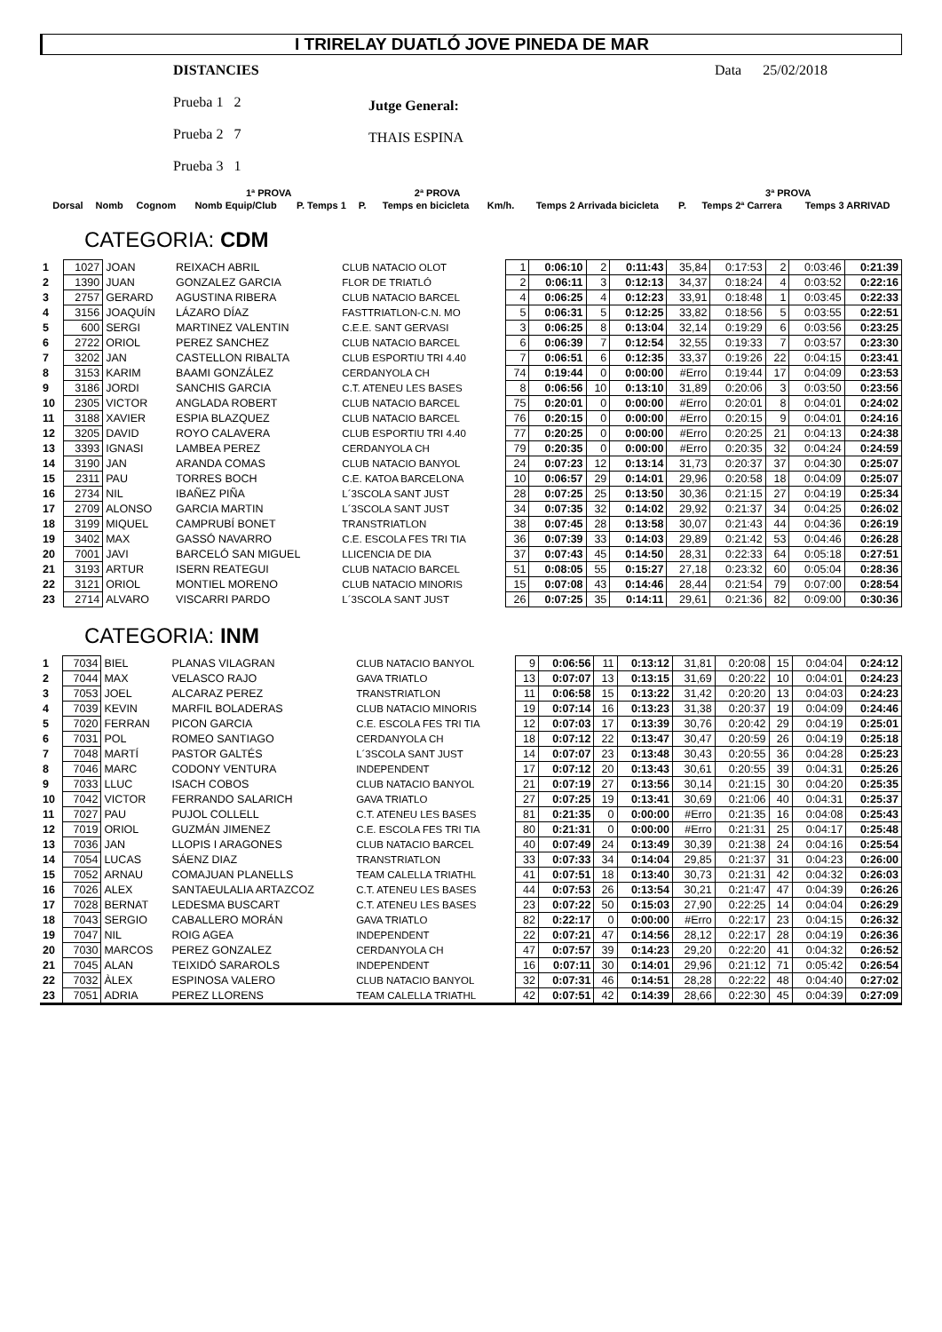I TRIRELAY DUATLÓ JOVE PINEDA DE MAR
DISTANCIES
Prueba 1 2
Prueba 2 7
Prueba 3 1
Jutge General:
THAIS ESPINA
Data 25/02/2018
| | | | | 1ª PROVA | | 2ª PROVA | | | | 3ª PROVA | | |
| --- | --- | --- | --- | --- | --- | --- | --- | --- | --- | --- | --- | --- |
| | Dorsal | Nomb | Cognom | Nomb Equip/Club | P. Temps 1 | P. | Temps en bicicleta | Km/h. | Temps 2 Arrivada bicicleta | P. | Temps 2ª Carrera | Temps 3 ARRIVAD |
CATEGORIA: CDM
| 1 | 1027 | JOAN | REIXACH ABRIL | CLUB NATACIO OLOT | 1 | 0:06:10 | 2 | 0:11:43 | 35,84 | 0:17:53 | 2 | 0:03:46 | 0:21:39 |
| 2 | 1390 | JUAN | GONZALEZ GARCIA | FLOR DE TRIATLÓ | 2 | 0:06:11 | 3 | 0:12:13 | 34,37 | 0:18:24 | 4 | 0:03:52 | 0:22:16 |
| 3 | 2757 | GERARD | AGUSTINA RIBERA | CLUB NATACIO BARCEL | 4 | 0:06:25 | 4 | 0:12:23 | 33,91 | 0:18:48 | 1 | 0:03:45 | 0:22:33 |
| 4 | 3156 | JOAQUÍN | LÁZARO DÍAZ | FASTTRIATLON-C.N. MO | 5 | 0:06:31 | 5 | 0:12:25 | 33,82 | 0:18:56 | 5 | 0:03:55 | 0:22:51 |
| 5 | 600 | SERGI | MARTINEZ VALENTIN | C.E.E. SANT GERVASI | 3 | 0:06:25 | 8 | 0:13:04 | 32,14 | 0:19:29 | 6 | 0:03:56 | 0:23:25 |
| 6 | 2722 | ORIOL | PEREZ SANCHEZ | CLUB NATACIO BARCEL | 6 | 0:06:39 | 7 | 0:12:54 | 32,55 | 0:19:33 | 7 | 0:03:57 | 0:23:30 |
| 7 | 3202 | JAN | CASTELLON RIBALTA | CLUB ESPORTIU TRI 4.40 | 7 | 0:06:51 | 6 | 0:12:35 | 33,37 | 0:19:26 | 22 | 0:04:15 | 0:23:41 |
| 8 | 3153 | KARIM | BAAMI GONZÁLEZ | CERDANYOLA CH | 74 | 0:19:44 | 0 | 0:00:00 | #Erro | 0:19:44 | 17 | 0:04:09 | 0:23:53 |
| 9 | 3186 | JORDI | SANCHIS GARCIA | C.T. ATENEU LES BASES | 8 | 0:06:56 | 10 | 0:13:10 | 31,89 | 0:20:06 | 3 | 0:03:50 | 0:23:56 |
| 10 | 2305 | VICTOR | ANGLADA ROBERT | CLUB NATACIO BARCEL | 75 | 0:20:01 | 0 | 0:00:00 | #Erro | 0:20:01 | 8 | 0:04:01 | 0:24:02 |
| 11 | 3188 | XAVIER | ESPIA BLAZQUEZ | CLUB NATACIO BARCEL | 76 | 0:20:15 | 0 | 0:00:00 | #Erro | 0:20:15 | 9 | 0:04:01 | 0:24:16 |
| 12 | 3205 | DAVID | ROYO CALAVERA | CLUB ESPORTIU TRI 4.40 | 77 | 0:20:25 | 0 | 0:00:00 | #Erro | 0:20:25 | 21 | 0:04:13 | 0:24:38 |
| 13 | 3393 | IGNASI | LAMBEA PEREZ | CERDANYOLA CH | 79 | 0:20:35 | 0 | 0:00:00 | #Erro | 0:20:35 | 32 | 0:04:24 | 0:24:59 |
| 14 | 3190 | JAN | ARANDA COMAS | CLUB NATACIO BANYOL | 24 | 0:07:23 | 12 | 0:13:14 | 31,73 | 0:20:37 | 37 | 0:04:30 | 0:25:07 |
| 15 | 2311 | PAU | TORRES BOCH | C.E. KATOA BARCELONA | 10 | 0:06:57 | 29 | 0:14:01 | 29,96 | 0:20:58 | 18 | 0:04:09 | 0:25:07 |
| 16 | 2734 | NIL | IBAÑEZ PIÑA | L´3SCOLA SANT JUST | 28 | 0:07:25 | 25 | 0:13:50 | 30,36 | 0:21:15 | 27 | 0:04:19 | 0:25:34 |
| 17 | 2709 | ALONSO | GARCIA MARTIN | L´3SCOLA SANT JUST | 34 | 0:07:35 | 32 | 0:14:02 | 29,92 | 0:21:37 | 34 | 0:04:25 | 0:26:02 |
| 18 | 3199 | MIQUEL | CAMPRUBÍ BONET | TRANSTRIATLON | 38 | 0:07:45 | 28 | 0:13:58 | 30,07 | 0:21:43 | 44 | 0:04:36 | 0:26:19 |
| 19 | 3402 | MAX | GASSÓ NAVARRO | C.E. ESCOLA FES TRI TIA | 36 | 0:07:39 | 33 | 0:14:03 | 29,89 | 0:21:42 | 53 | 0:04:46 | 0:26:28 |
| 20 | 7001 | JAVI | BARCELÓ SAN MIGUEL | LLICENCIA DE DIA | 37 | 0:07:43 | 45 | 0:14:50 | 28,31 | 0:22:33 | 64 | 0:05:18 | 0:27:51 |
| 21 | 3193 | ARTUR | ISERN REATEGUI | CLUB NATACIO BARCEL | 51 | 0:08:05 | 55 | 0:15:27 | 27,18 | 0:23:32 | 60 | 0:05:04 | 0:28:36 |
| 22 | 3121 | ORIOL | MONTIEL MORENO | CLUB NATACIO MINORIS | 15 | 0:07:08 | 43 | 0:14:46 | 28,44 | 0:21:54 | 79 | 0:07:00 | 0:28:54 |
| 23 | 2714 | ALVARO | VISCARRI PARDO | L´3SCOLA SANT JUST | 26 | 0:07:25 | 35 | 0:14:11 | 29,61 | 0:21:36 | 82 | 0:09:00 | 0:30:36 |
CATEGORIA: INM
| 1 | 7034 | BIEL | PLANAS VILAGRAN | CLUB NATACIO BANYOL | 9 | 0:06:56 | 11 | 0:13:12 | 31,81 | 0:20:08 | 15 | 0:04:04 | 0:24:12 |
| 2 | 7044 | MAX | VELASCO RAJO | GAVA TRIATLO | 13 | 0:07:07 | 13 | 0:13:15 | 31,69 | 0:20:22 | 10 | 0:04:01 | 0:24:23 |
| 3 | 7053 | JOEL | ALCARAZ PEREZ | TRANSTRIATLON | 11 | 0:06:58 | 15 | 0:13:22 | 31,42 | 0:20:20 | 13 | 0:04:03 | 0:24:23 |
| 4 | 7039 | KEVIN | MARFIL BOLADERAS | CLUB NATACIO MINORIS | 19 | 0:07:14 | 16 | 0:13:23 | 31,38 | 0:20:37 | 19 | 0:04:09 | 0:24:46 |
| 5 | 7020 | FERRAN | PICON GARCIA | C.E. ESCOLA FES TRI TIA | 12 | 0:07:03 | 17 | 0:13:39 | 30,76 | 0:20:42 | 29 | 0:04:19 | 0:25:01 |
| 6 | 7031 | POL | ROMEO SANTIAGO | CERDANYOLA CH | 18 | 0:07:12 | 22 | 0:13:47 | 30,47 | 0:20:59 | 26 | 0:04:19 | 0:25:18 |
| 7 | 7048 | MARTÍ | PASTOR GALTÉS | L´3SCOLA SANT JUST | 14 | 0:07:07 | 23 | 0:13:48 | 30,43 | 0:20:55 | 36 | 0:04:28 | 0:25:23 |
| 8 | 7046 | MARC | CODONY VENTURA | INDEPENDENT | 17 | 0:07:12 | 20 | 0:13:43 | 30,61 | 0:20:55 | 39 | 0:04:31 | 0:25:26 |
| 9 | 7033 | LLUC | ISACH COBOS | CLUB NATACIO BANYOL | 21 | 0:07:19 | 27 | 0:13:56 | 30,14 | 0:21:15 | 30 | 0:04:20 | 0:25:35 |
| 10 | 7042 | VICTOR | FERRANDO SALARICH | GAVA TRIATLO | 27 | 0:07:25 | 19 | 0:13:41 | 30,69 | 0:21:06 | 40 | 0:04:31 | 0:25:37 |
| 11 | 7027 | PAU | PUJOL COLLELL | C.T. ATENEU LES BASES | 81 | 0:21:35 | 0 | 0:00:00 | #Erro | 0:21:35 | 16 | 0:04:08 | 0:25:43 |
| 12 | 7019 | ORIOL | GUZMÁN JIMENEZ | C.E. ESCOLA FES TRI TIA | 80 | 0:21:31 | 0 | 0:00:00 | #Erro | 0:21:31 | 25 | 0:04:17 | 0:25:48 |
| 13 | 7036 | JAN | LLOPIS I ARAGONES | CLUB NATACIO BARCEL | 40 | 0:07:49 | 24 | 0:13:49 | 30,39 | 0:21:38 | 24 | 0:04:16 | 0:25:54 |
| 14 | 7054 | LUCAS | SÁENZ DIAZ | TRANSTRIATLON | 33 | 0:07:33 | 34 | 0:14:04 | 29,85 | 0:21:37 | 31 | 0:04:23 | 0:26:00 |
| 15 | 7052 | ARNAU | COMAJUAN PLANELLS | TEAM CALELLA TRIATHL | 41 | 0:07:51 | 18 | 0:13:40 | 30,73 | 0:21:31 | 42 | 0:04:32 | 0:26:03 |
| 16 | 7026 | ALEX | SANTAEULALIA ARTAZCOZ | C.T. ATENEU LES BASES | 44 | 0:07:53 | 26 | 0:13:54 | 30,21 | 0:21:47 | 47 | 0:04:39 | 0:26:26 |
| 17 | 7028 | BERNAT | LEDESMA BUSCART | C.T. ATENEU LES BASES | 23 | 0:07:22 | 50 | 0:15:03 | 27,90 | 0:22:25 | 14 | 0:04:04 | 0:26:29 |
| 18 | 7043 | SERGIO | CABALLERO MORÁN | GAVA TRIATLO | 82 | 0:22:17 | 0 | 0:00:00 | #Erro | 0:22:17 | 23 | 0:04:15 | 0:26:32 |
| 19 | 7047 | NIL | ROIG AGEA | INDEPENDENT | 22 | 0:07:21 | 47 | 0:14:56 | 28,12 | 0:22:17 | 28 | 0:04:19 | 0:26:36 |
| 20 | 7030 | MARCOS | PEREZ GONZALEZ | CERDANYOLA CH | 47 | 0:07:57 | 39 | 0:14:23 | 29,20 | 0:22:20 | 41 | 0:04:32 | 0:26:52 |
| 21 | 7045 | ALAN | TEIXIDÓ SARAROLS | INDEPENDENT | 16 | 0:07:11 | 30 | 0:14:01 | 29,96 | 0:21:12 | 71 | 0:05:42 | 0:26:54 |
| 22 | 7032 | ÀLEX | ESPINOSA VALERO | CLUB NATACIO BANYOL | 32 | 0:07:31 | 46 | 0:14:51 | 28,28 | 0:22:22 | 48 | 0:04:40 | 0:27:02 |
| 23 | 7051 | ADRIA | PEREZ LLORENS | TEAM CALELLA TRIATHL | 42 | 0:07:51 | 42 | 0:14:39 | 28,66 | 0:22:30 | 45 | 0:04:39 | 0:27:09 |